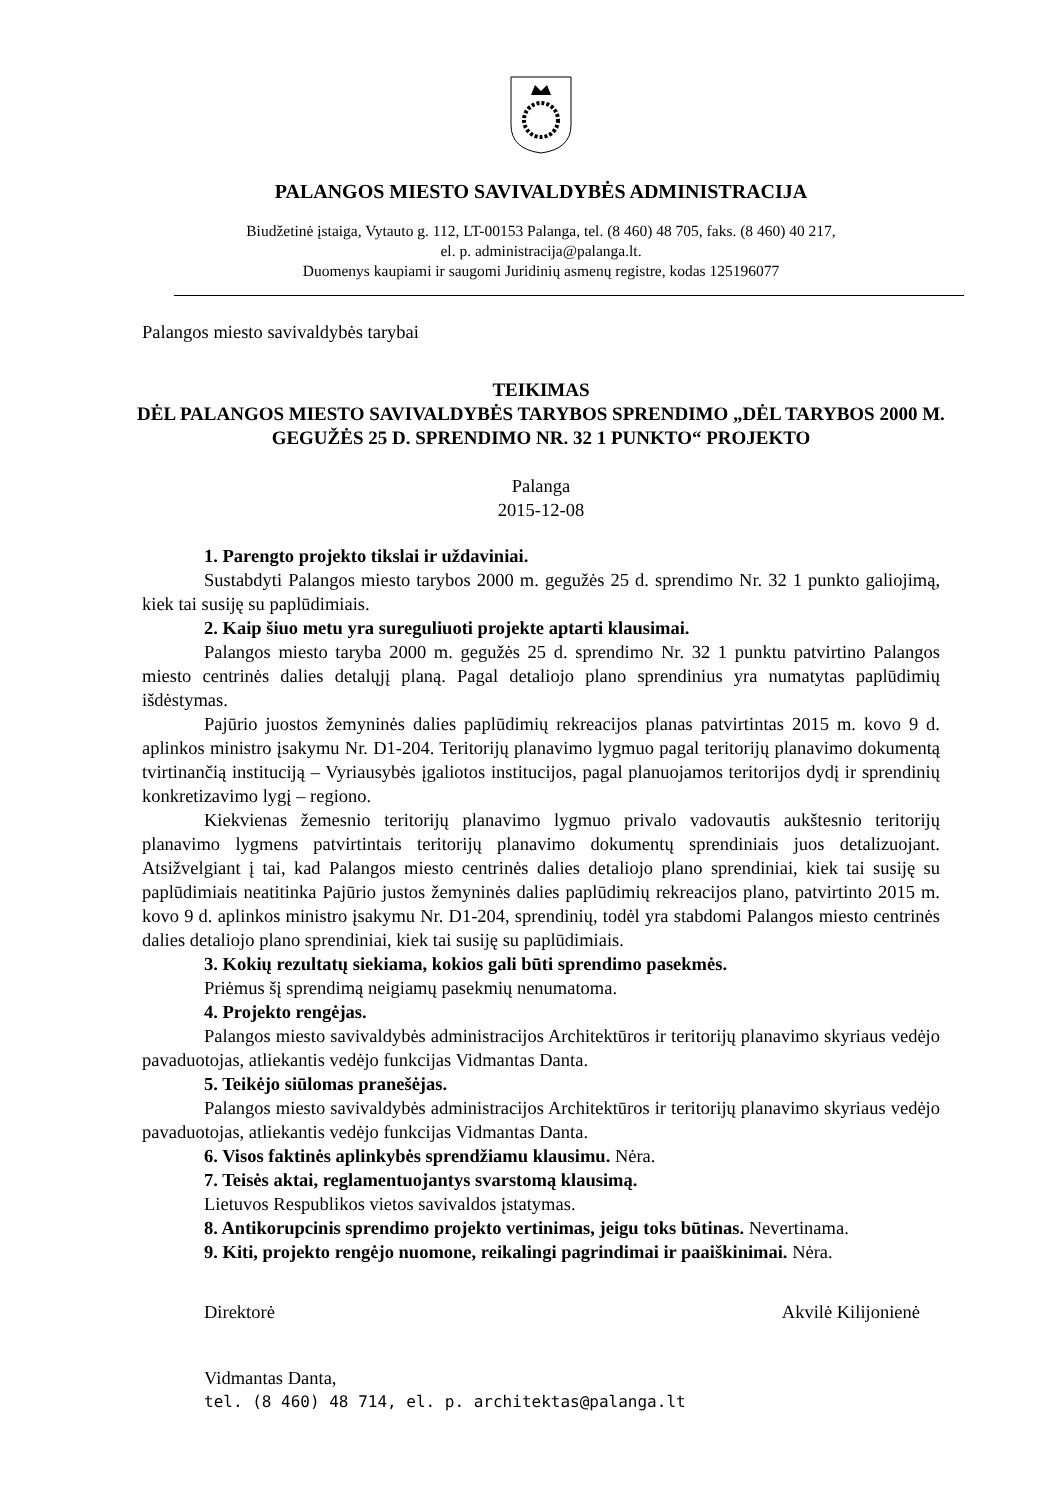PALANGOS MIESTO SAVIVALDYBĖS ADMINISTRACIJA
Biudžetinė įstaiga, Vytauto g. 112, LT-00153 Palanga, tel. (8 460) 48 705, faks. (8 460) 40 217,
el. p. administracija@palanga.lt.
Duomenys kaupiami ir saugomi Juridinių asmenų registre, kodas 125196077
Palangos miesto savivaldybės tarybai
TEIKIMAS
DĖL PALANGOS MIESTO SAVIVALDYBĖS TARYBOS SPRENDIMO „DĖL TARYBOS 2000 M. GEGUŽĖS 25 D. SPRENDIMO NR. 32 1 PUNKTO“ PROJEKTO
Palanga
2015-12-08
1. Parengto projekto tikslai ir uždaviniai.
Sustabdyti Palangos miesto tarybos 2000 m. gegužės 25 d. sprendimo Nr. 32 1 punkto galiojimą, kiek tai susiję su paplūdimiais.
2. Kaip šiuo metu yra sureguliuoti projekte aptarti klausimai.
Palangos miesto taryba 2000 m. gegužės 25 d. sprendimo Nr. 32 1 punktu patvirtino Palangos miesto centrinės dalies detalųjį planą. Pagal detaliojo plano sprendinius yra numatytas paplūdimių išdėstymas.
Pajūrio juostos žemyninės dalies paplūdimių rekreacijos planas patvirtintas 2015 m. kovo 9 d. aplinkos ministro įsakymu Nr. D1-204. Teritorijų planavimo lygmuo pagal teritorijų planavimo dokumentą tvirtinančią instituciją – Vyriausybės įgaliotos institucijos, pagal planuojamos teritorijos dydį ir sprendinių konkretizavimo lygį – regiono.
Kiekvienas žemesnio teritorijų planavimo lygmuo privalo vadovautis aukštesnio teritorijų planavimo lygmens patvirtintais teritorijų planavimo dokumentų sprendiniais juos detalizuojant. Atsižvelgiant į tai, kad Palangos miesto centrinės dalies detaliojo plano sprendiniai, kiek tai susiję su paplūdimiais neatitinka Pajūrio justos žemyninės dalies paplūdimių rekreacijos plano, patvirtinto 2015 m. kovo 9 d. aplinkos ministro įsakymu Nr. D1-204, sprendinių, todėl yra stabdomi Palangos miesto centrinės dalies detaliojo plano sprendiniai, kiek tai susiję su paplūdimiais.
3. Kokių rezultatų siekiama, kokios gali būti sprendimo pasekmės.
Priėmus šį sprendimą neigiamų pasekmių nenumatoma.
4. Projekto rengėjas.
Palangos miesto savivaldybės administracijos Architektūros ir teritorijų planavimo skyriaus vedėjo pavaduotojas, atliekantis vedėjo funkcijas Vidmantas Danta.
5. Teikėjo siūlomas pranešėjas.
Palangos miesto savivaldybės administracijos Architektūros ir teritorijų planavimo skyriaus vedėjo pavaduotojas, atliekantis vedėjo funkcijas Vidmantas Danta.
6. Visos faktinės aplinkybės sprendžiamu klausimu. Nėra.
7. Teisės aktai, reglamentuojantys svarstomą klausimą.
Lietuvos Respublikos vietos savivaldos įstatymas.
8. Antikorupcinis sprendimo projekto vertinimas, jeigu toks būtinas. Nevertinama.
9. Kiti, projekto rengėjo nuomone, reikalingi pagrindimai ir paaiškinimai. Nėra.
Direktorė Akvilė Kilijonienė
Vidmantas Danta,
tel. (8 460) 48 714, el. p. architektas@palanga.lt